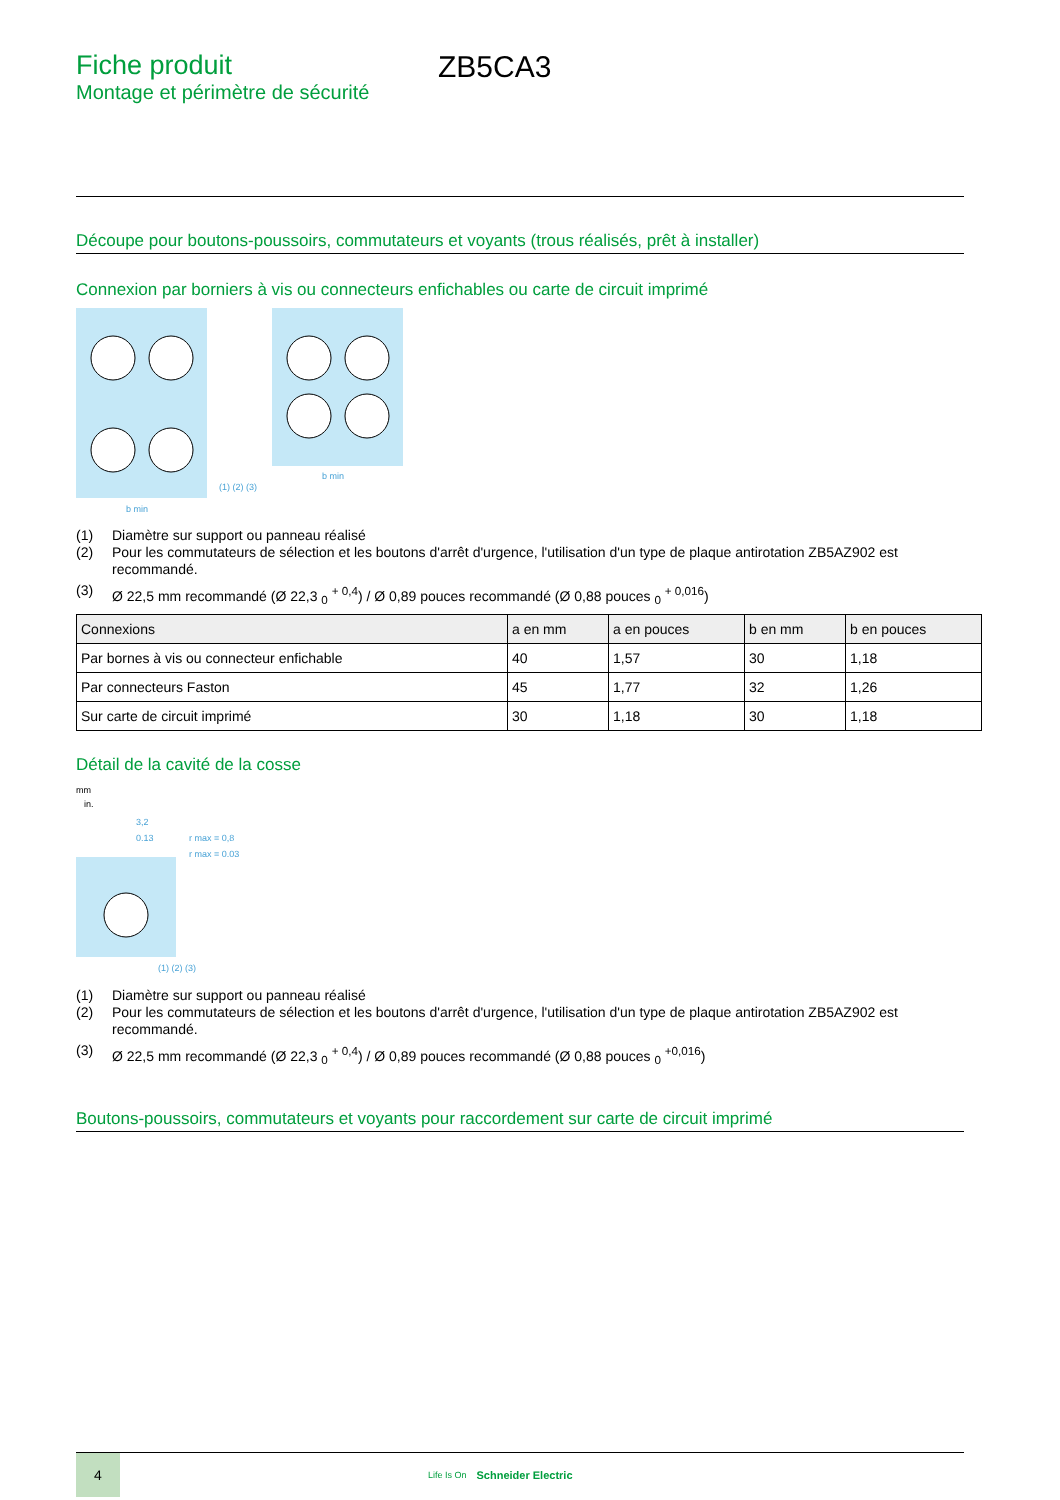Fiche produit
Montage et périmètre de sécurité
ZB5CA3
Découpe pour boutons-poussoirs, commutateurs et voyants (trous réalisés, prêt à installer)
Connexion par borniers à vis ou connecteurs enfichables ou carte de circuit imprimé
b min
b min
(1) (2) (3)
(1) Diamètre sur support ou panneau réalisé
(2) Pour les commutateurs de sélection et les boutons d'arrêt d'urgence, l'utilisation d'un type de plaque antirotation ZB5AZ902 est recommandé.
(3) Ø 22,5 mm recommandé (Ø 22,3 <sub>0</sub> <sup>+ 0,4</sup>) / Ø 0,89 pouces recommandé (Ø 0,88 pouces <sub>0</sub> <sup>+ 0,016</sup>)
| Connexions | a en mm | a en pouces | b en mm | b en pouces |
| --- | --- | --- | --- | --- |
| Par bornes à vis ou connecteur enfichable | 40 | 1,57 | 30 | 1,18 |
| Par connecteurs Faston | 45 | 1,77 | 32 | 1,26 |
| Sur carte de circuit imprimé | 30 | 1,18 | 30 | 1,18 |
Détail de la cavité de la cosse
mm
in.
3,2
0.13
r max = 0,8
r max = 0.03
(1) (2) (3)
(1) Diamètre sur support ou panneau réalisé
(2) Pour les commutateurs de sélection et les boutons d'arrêt d'urgence, l'utilisation d'un type de plaque antirotation ZB5AZ902 est recommandé.
(3) Ø 22,5 mm recommandé (Ø 22,3 <sub>0</sub> <sup>+ 0,4</sup>) / Ø 0,89 pouces recommandé (Ø 0,88 pouces <sub>0</sub> <sup>+0,016</sup>)
Boutons-poussoirs, commutateurs et voyants pour raccordement sur carte de circuit imprimé
4
Life Is On
Schneider Electric